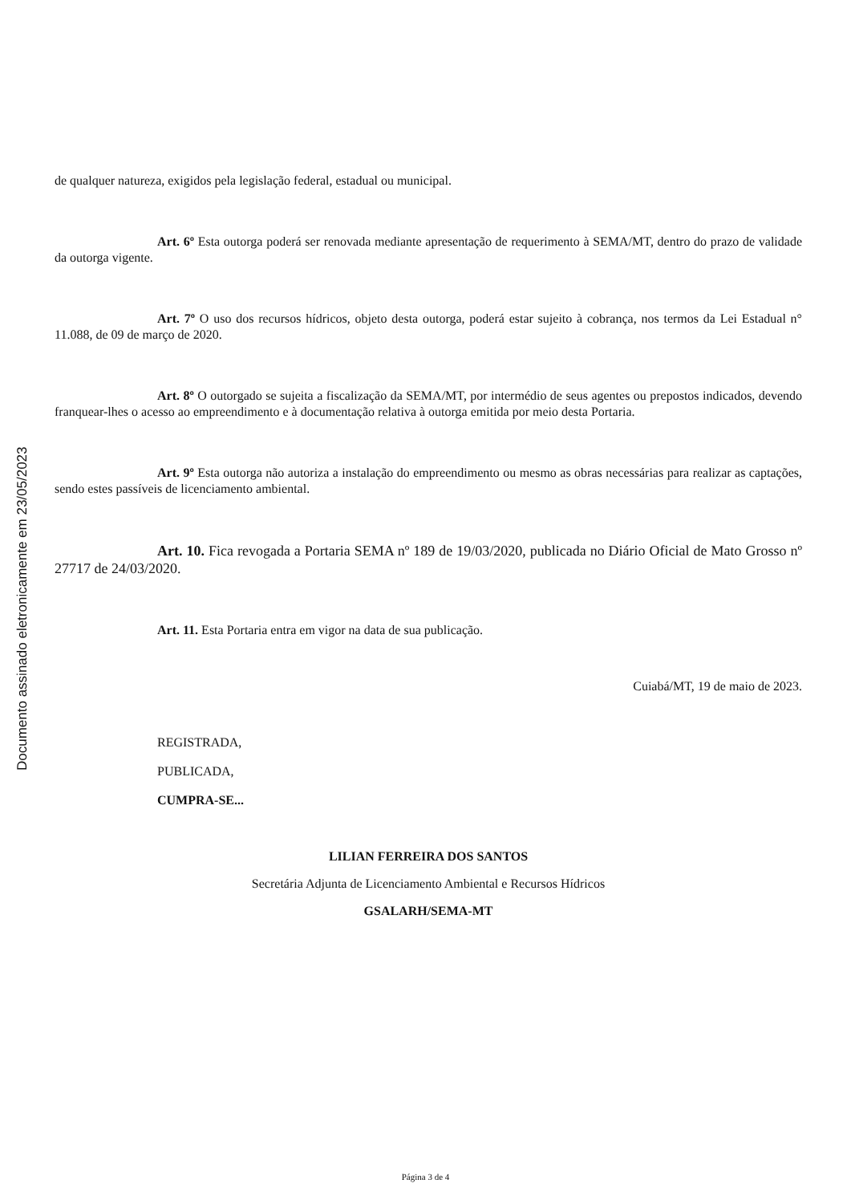Documento assinado eletronicamente em 23/05/2023
de qualquer natureza, exigidos pela legislação federal, estadual ou municipal.
Art. 6º Esta outorga poderá ser renovada mediante apresentação de requerimento à SEMA/MT, dentro do prazo de validade da outorga vigente.
Art. 7º O uso dos recursos hídricos, objeto desta outorga, poderá estar sujeito à cobrança, nos termos da Lei Estadual n° 11.088, de 09 de março de 2020.
Art. 8º O outorgado se sujeita a fiscalização da SEMA/MT, por intermédio de seus agentes ou prepostos indicados, devendo franquear-lhes o acesso ao empreendimento e à documentação relativa à outorga emitida por meio desta Portaria.
Art. 9º Esta outorga não autoriza a instalação do empreendimento ou mesmo as obras necessárias para realizar as captações, sendo estes passíveis de licenciamento ambiental.
Art. 10. Fica revogada a Portaria SEMA nº 189 de 19/03/2020, publicada no Diário Oficial de Mato Grosso nº 27717 de 24/03/2020.
Art. 11. Esta Portaria entra em vigor na data de sua publicação.
Cuiabá/MT, 19 de maio de 2023.
REGISTRADA,
PUBLICADA,
CUMPRA-SE...
LILIAN FERREIRA DOS SANTOS
Secretária Adjunta de Licenciamento Ambiental e Recursos Hídricos
GSALARH/SEMA-MT
Página 3 de 4